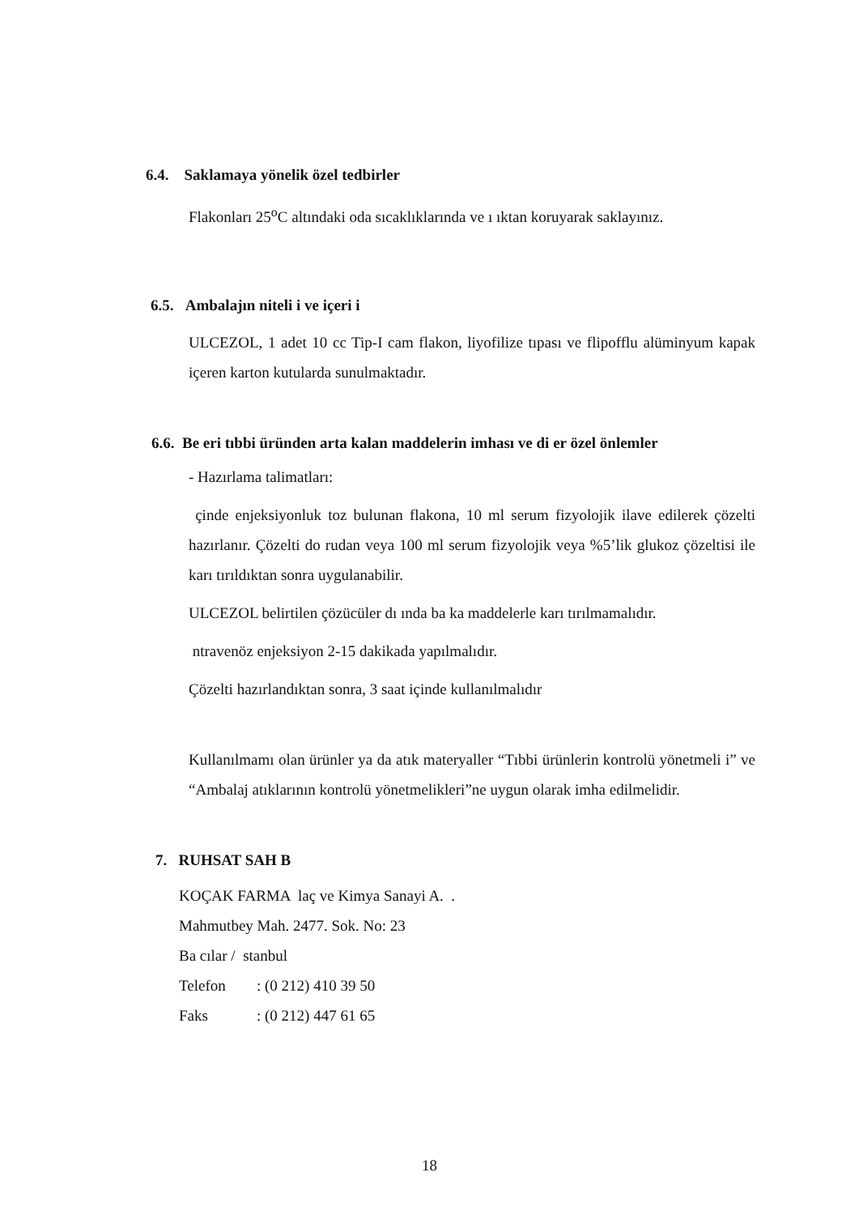6.4. Saklamaya yönelik özel tedbirler
Flakonları 25<sup>o</sup>C altındaki oda sıcaklıklarında ve ı ıktan koruyarak saklayınız.
6.5. Ambalajın niteli i ve içeri i
ULCEZOL, 1 adet 10 cc Tip-I cam flakon, liyofilize tıpası ve flipofflu alüminyum kapak içeren karton kutularda sunulmaktadır.
6.6. Be eri tıbbi üründen arta kalan maddelerin imhası ve di er özel önlemler
- Hazırlama talimatları:
çinde enjeksiyonluk toz bulunan flakona, 10 ml serum fizyolojik ilave edilerek çözelti hazırlanır. Çözelti do rudan veya 100 ml serum fizyolojik veya %5’lik glukoz çözeltisi ile karı tırıldıktan sonra uygulanabilir.
ULCEZOL belirtilen çözücüler dı ında ba ka maddelerle karı tırılmamalıdır.
ntravenöz enjeksiyon 2-15 dakikada yapılmalıdır.
Çözelti hazırlandıktan sonra, 3 saat içinde kullanılmalıdır
Kullanılmamı olan ürünler ya da atık materyaller “Tıbbi ürünlerin kontrolü yönetmeli i” ve “Ambalaj atıklarının kontrolü yönetmelikleri”ne uygun olarak imha edilmelidir.
7. RUHSAT SAH B
KOÇAK FARMA laç ve Kimya Sanayi A. .
Mahmutbey Mah. 2477. Sok. No: 23
Ba cılar / stanbul
Telefon: (0 212) 410 39 50
Faks: (0 212) 447 61 65
18